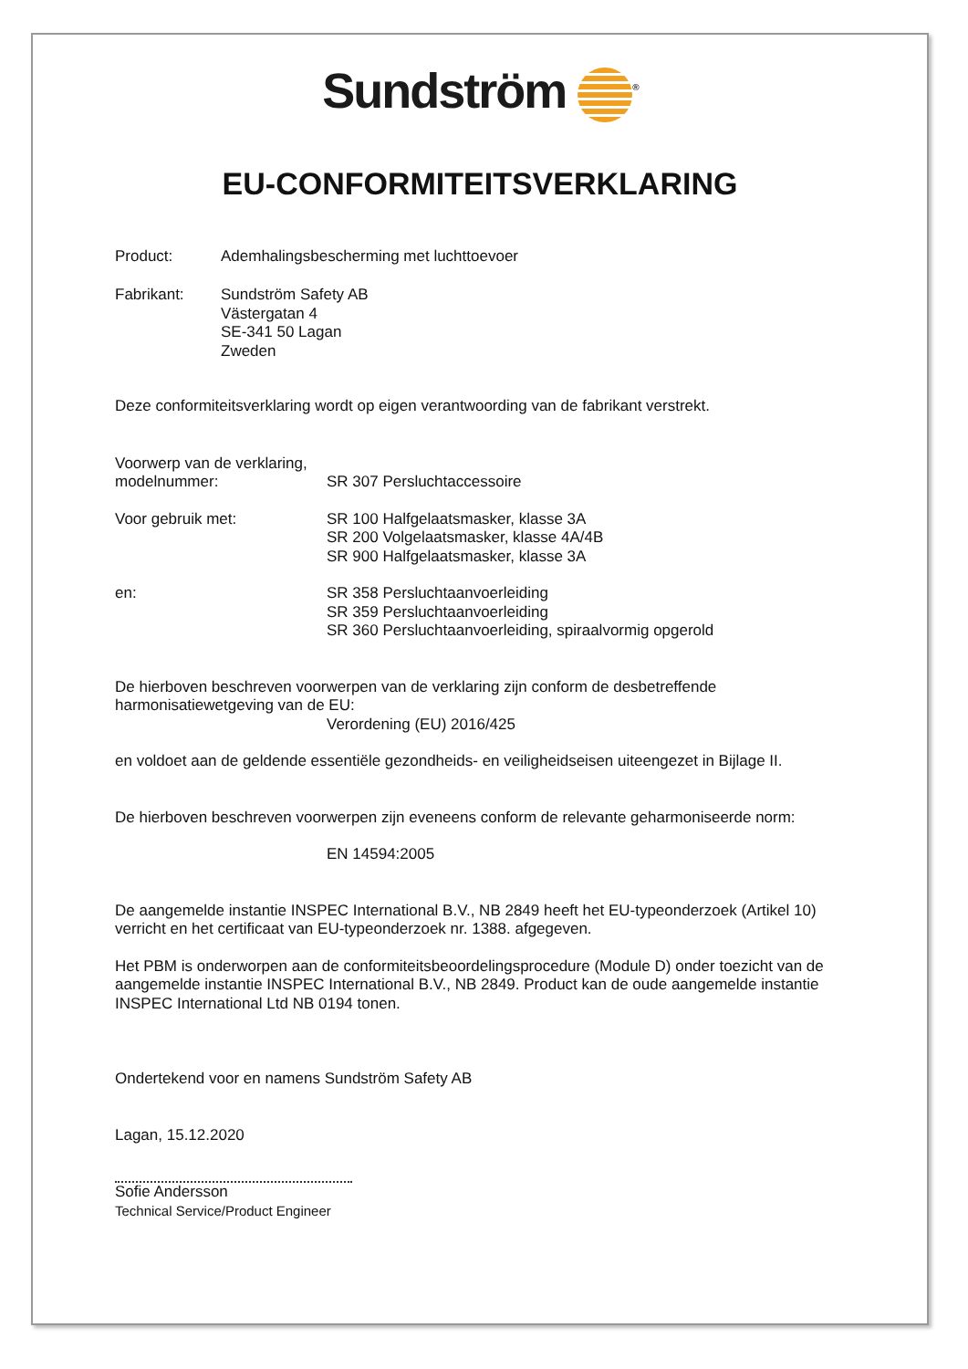Sundström <sup>®</sup>
EU-CONFORMITEITSVERKLARING
Product:
Ademhalingsbescherming met luchttoevoer
Fabrikant:
Sundström Safety AB
Västergatan 4
SE-341 50 Lagan
Zweden
Deze conformiteitsverklaring wordt op eigen verantwoording van de fabrikant verstrekt.
Voorwerp van de verklaring,
modelnummer:
SR 307 Persluchtaccessoire
Voor gebruik met:
SR 100 Halfgelaatsmasker, klasse 3A
SR 200 Volgelaatsmasker, klasse 4A/4B
SR 900 Halfgelaatsmasker, klasse 3A
en:
SR 358 Persluchtaanvoerleiding
SR 359 Persluchtaanvoerleiding
SR 360 Persluchtaanvoerleiding, spiraalvormig opgerold
De hierboven beschreven voorwerpen van de verklaring zijn conform de desbetreffende
harmonisatiewetgeving van de EU:
Verordening (EU) 2016/425
en voldoet aan de geldende essentiële gezondheids- en veiligheidseisen uiteengezet in Bijlage II.
De hierboven beschreven voorwerpen zijn eveneens conform de relevante geharmoniseerde norm:
EN 14594:2005
De aangemelde instantie INSPEC International B.V., NB 2849 heeft het EU-typeonderzoek (Artikel 10)
verricht en het certificaat van EU-typeonderzoek nr. 1388. afgegeven.
Het PBM is onderworpen aan de conformiteitsbeoordelingsprocedure (Module D) onder toezicht van de
aangemelde instantie INSPEC International B.V., NB 2849. Product kan de oude aangemelde instantie
INSPEC International Ltd NB 0194 tonen.
Ondertekend voor en namens Sundström Safety AB
Lagan, 15.12.2020
Sofie Andersson
Technical Service/Product Engineer